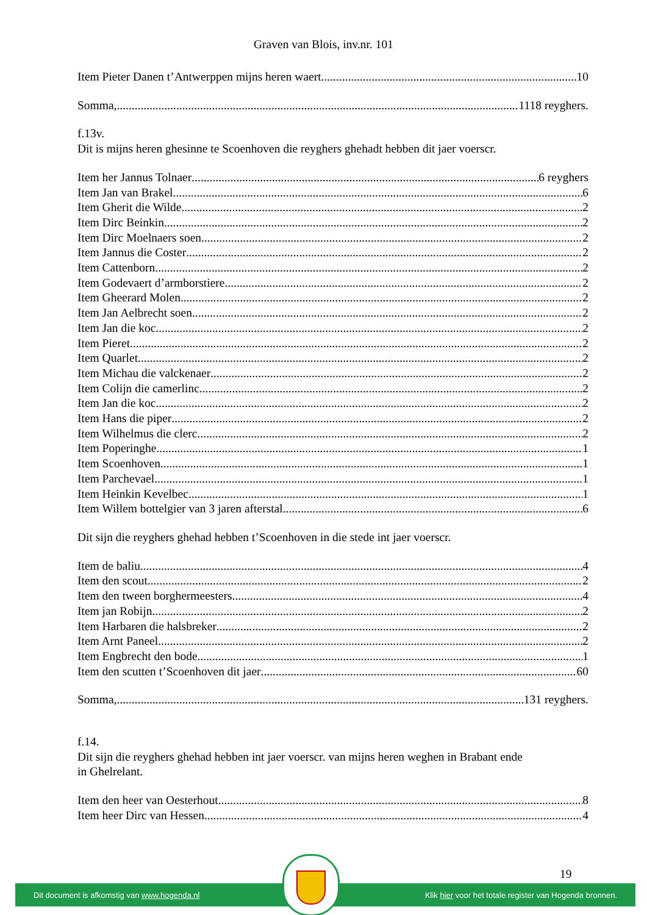Graven van Blois, inv.nr. 101
Item Pieter Danen t’Antwerppen mijns heren waert 10
Somma, 1118 reyghers.
f.13v.
Dit is mijns heren ghesinne te Scoenhoven die reyghers ghehadt hebben dit jaer voerscr.
Item her Jannus Tolnaer 6 reyghers
Item Jan van Brakel 6
Item Gherit die Wilde 2
Item Dirc Beinkin 2
Item Dirc Moelnaers soen 2
Item Jannus die Coster 2
Item Cattenborn 2
Item Godevaert d’armborstiere 2
Item Gheerard Molen 2
Item Jan Aelbrecht soen 2
Item Jan die koc 2
Item Pieret 2
Item Quarlet 2
Item Michau die valckenaer 2
Item Colijn die camerlinc 2
Item Jan die koc 2
Item Hans die piper 2
Item Wilhelmus die clerc 2
Item Poperinghe 1
Item Scoenhoven 1
Item Parchevael 1
Item Heinkin Kevelbec 1
Item Willem bottelgier van 3 jaren afterstal 6
Dit sijn die reyghers ghehad hebben t’Scoenhoven in die stede int jaer voerscr.
Item de baliu 4
Item den scout 2
Item den tween borghermeesters 4
Item jan Robijn 2
Item Harbaren die halsbreker 2
Item Arnt Paneel 2
Item Engbrecht den bode 1
Item den scutten t’Scoenhoven dit jaer 60
Somma, 131 reyghers.
f.14.
Dit sijn die reyghers ghehad hebben int jaer voerscr. van mijns heren weghen in Brabant ende
in Ghelrelant.
Item den heer van Oesterhout 8
Item heer Dirc van Hessen 4
19
Dit document is afkomstig van www.hogenda.nl Klik hier voor het totale register van Hogenda bronnen.